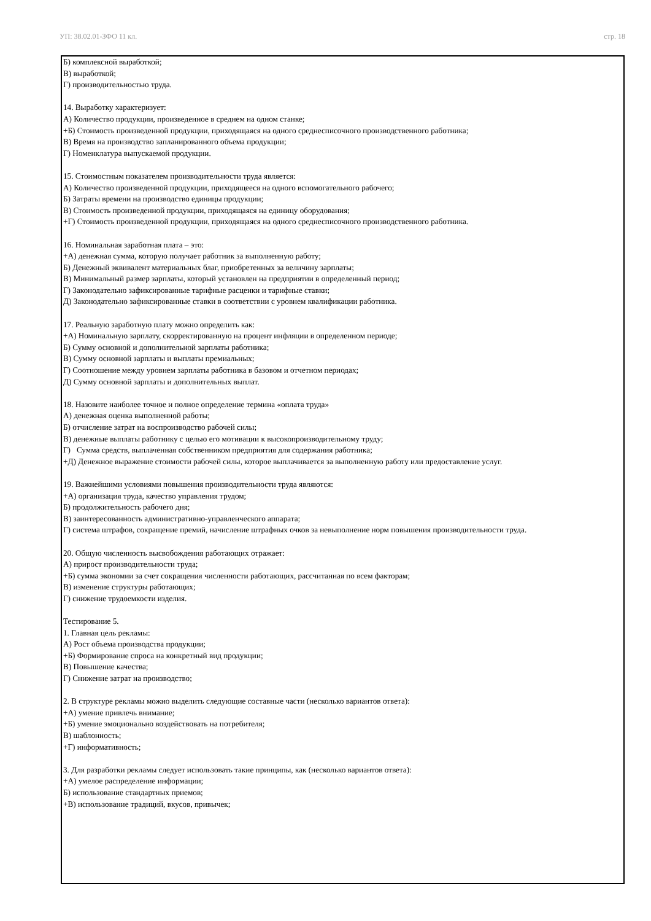УП: 38.02.01-ЗФО 11 кл. стр. 18
Б) комплексной выработкой;
В) выработкой;
Г) производительностью труда.
14. Выработку характеризует:
А) Количество продукции, произведенное в среднем на одном станке;
+Б) Стоимость произведенной продукции, приходящаяся на одного среднесписочного производственного работника;
В) Время на производство запланированного объема продукции;
Г) Номенклатура выпускаемой продукции.
15. Стоимостным показателем производительности труда является:
А) Количество произведенной продукции, приходящееся на одного вспомогательного рабочего;
Б) Затраты времени на производство единицы продукции;
В) Стоимость произведенной продукции, приходящаяся на единицу оборудования;
+Г) Стоимость произведенной продукции, приходящаяся на одного среднесписочного производственного работника.
16. Номинальная заработная плата – это:
+А) денежная сумма, которую получает работник за выполненную работу;
Б) Денежный эквивалент материальных благ, приобретенных за величину зарплаты;
В) Минимальный размер зарплаты, который установлен на предприятии в определенный период;
Г) Законодательно зафиксированные тарифные расценки и тарифные ставки;
Д) Законодательно зафиксированные ставки в соответствии с уровнем квалификации работника.
17. Реальную заработную плату можно определить как:
+А) Номинальную зарплату, скорректированную на процент инфляции в определенном периоде;
Б) Сумму основной и дополнительной зарплаты работника;
В) Сумму основной зарплаты и выплаты премиальных;
Г) Соотношение между уровнем зарплаты работника в базовом и отчетном периодах;
Д) Сумму основной зарплаты и дополнительных выплат.
18. Назовите наиболее точное и полное определение термина «оплата труда»
А) денежная оценка выполненной работы;
Б) отчисление затрат на воспроизводство рабочей силы;
В) денежные выплаты работнику с целью его мотивации к высокопроизводительному труду;
Г) Сумма средств, выплаченная собственником предприятия для содержания работника;
+Д) Денежное выражение стоимости рабочей силы, которое выплачивается за выполненную работу или предоставление услуг.
19. Важнейшими условиями повышения производительности труда являются:
+А) организация труда, качество управления трудом;
Б) продолжительность рабочего дня;
В) заинтересованность административно-управленческого аппарата;
Г) система штрафов, сокращение премий, начисление штрафных очков за невыполнение норм повышения производительности труда.
20. Общую численность высвобождения работающих отражает:
А) прирост производительности труда;
+Б) сумма экономии за счет сокращения численности работающих, рассчитанная по всем факторам;
В) изменение структуры работающих;
Г) снижение трудоемкости изделия.
Тестирование 5.
1. Главная цель рекламы:
А) Рост объема производства продукции;
+Б) Формирование спроса на конкретный вид продукции;
В) Повышение качества;
Г) Снижение затрат на производство;
2. В структуре рекламы можно выделить следующие составные части (несколько вариантов ответа):
+А) умение привлечь внимание;
+Б) умение эмоционально воздействовать на потребителя;
В) шаблонность;
+Г) информативность;
3. Для разработки рекламы следует использовать такие принципы, как (несколько вариантов ответа):
+А) умелое распределение информации;
Б) использование стандартных приемов;
+В) использование традиций, вкусов, привычек;